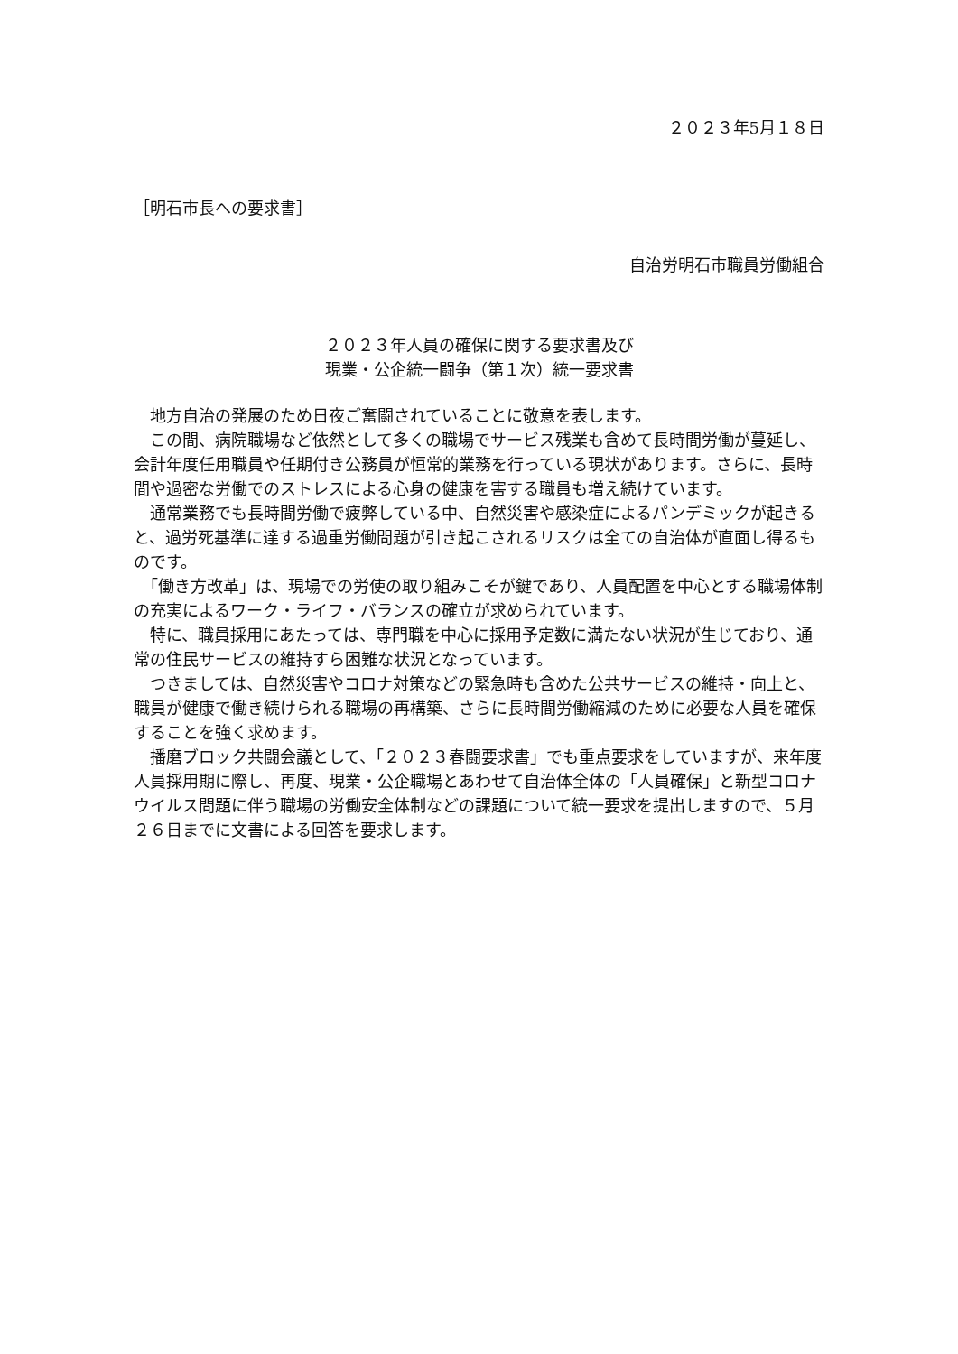２０２３年5月１８日
［明石市長への要求書］
自治労明石市職員労働組合
２０２３年人員の確保に関する要求書及び
現業・公企統一闘争（第１次）統一要求書
　地方自治の発展のため日夜ご奮闘されていることに敬意を表します。
　この間、病院職場など依然として多くの職場でサービス残業も含めて長時間労働が蔓延し、会計年度任用職員や任期付き公務員が恒常的業務を行っている現状があります。さらに、長時間や過密な労働でのストレスによる心身の健康を害する職員も増え続けています。
　通常業務でも長時間労働で疲弊している中、自然災害や感染症によるパンデミックが起きると、過労死基準に達する過重労働問題が引き起こされるリスクは全ての自治体が直面し得るものです。
　「働き方改革」は、現場での労使の取り組みこそが鍵であり、人員配置を中心とする職場体制の充実によるワーク・ライフ・バランスの確立が求められています。
　特に、職員採用にあたっては、専門職を中心に採用予定数に満たない状況が生じており、通常の住民サービスの維持すら困難な状況となっています。
　つきましては、自然災害やコロナ対策などの緊急時も含めた公共サービスの維持・向上と、職員が健康で働き続けられる職場の再構築、さらに長時間労働縮減のために必要な人員を確保することを強く求めます。
　播磨ブロック共闘会議として、「２０２３春闘要求書」でも重点要求をしていますが、来年度人員採用期に際し、再度、現業・公企職場とあわせて自治体全体の「人員確保」と新型コロナウイルス問題に伴う職場の労働安全体制などの課題について統一要求を提出しますので、５月２６日までに文書による回答を要求します。